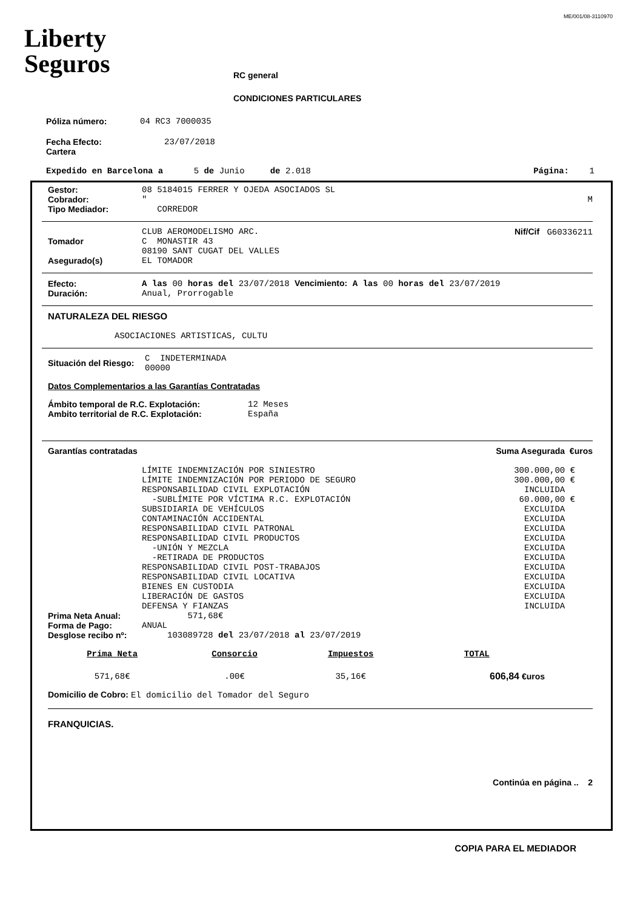ME/001/08-3110970
Liberty
Seguros
RC general
CONDICIONES PARTICULARES
Póliza número: 04 RC3 7000035
Fecha Efecto:
Cartera 23/07/2018
Expedido en Barcelona a 5 de Junio de 2.018 Página: 1
| Gestor: | 08 5184015 FERRER Y OJEDA ASOCIADOS SL | |
| Cobrador: | " | M |
| Tipo Mediador: | CORREDOR | |
| Tomador | CLUB AEROMODELISMO ARC. C MONASTIR 43 08190 SANT CUGAT DEL VALLES | Nif/Cif G60336211 |
| Asegurado(s) | EL TOMADOR | |
| Efecto: | A las 00 horas del 23/07/2018 Vencimiento: A las 00 horas del 23/07/2019 |
| Duración: | Anual, Prorrogable |
NATURALEZA DEL RIESGO
ASOCIACIONES ARTISTICAS, CULTU
| Situación del Riesgo: | C INDETERMINADA 00000 |
Datos Complementarios a las Garantías Contratadas
| Ámbito temporal de R.C. Explotación: | 12 Meses |
| Ambito territorial de R.C. Explotación: | España |
Garantías contratadas Suma Asegurada €uros
| LÍMITE INDEMNIZACIÓN POR SINIESTRO | 300.000,00 € |
| LÍMITE INDEMNIZACIÓN POR PERIODO DE SEGURO | 300.000,00 € |
| RESPONSABILIDAD CIVIL EXPLOTACIÓN | INCLUIDA |
| -SUBLÍMITE POR VÍCTIMA R.C. EXPLOTACIÓN | 60.000,00 € |
| SUBSIDIARIA DE VEHÍCULOS | EXCLUIDA |
| CONTAMINACIÓN ACCIDENTAL | EXCLUIDA |
| RESPONSABILIDAD CIVIL PATRONAL | EXCLUIDA |
| RESPONSABILIDAD CIVIL PRODUCTOS | EXCLUIDA |
| -UNIÓN Y MEZCLA | EXCLUIDA |
| -RETIRADA DE PRODUCTOS | EXCLUIDA |
| RESPONSABILIDAD CIVIL POST-TRABAJOS | EXCLUIDA |
| RESPONSABILIDAD CIVIL LOCATIVA | EXCLUIDA |
| BIENES EN CUSTODIA | EXCLUIDA |
| LIBERACIÓN DE GASTOS | EXCLUIDA |
| DEFENSA Y FIANZAS | INCLUIDA |
| Prima Neta Anual: | 571,68€ |
| Forma de Pago: | ANUAL |
| Desglose recibo nº: | 103089728 del 23/07/2018 al 23/07/2019 |
| Prima Neta | Consorcio | Impuestos | TOTAL |
| --- | --- | --- | --- |
| 571,68€ | .00€ | 35,16€ | 606,84 €uros |
Domicilio de Cobro: El domicilio del Tomador del Seguro
FRANQUICIAS.
Continúa en página .. 2
COPIA PARA EL MEDIADOR